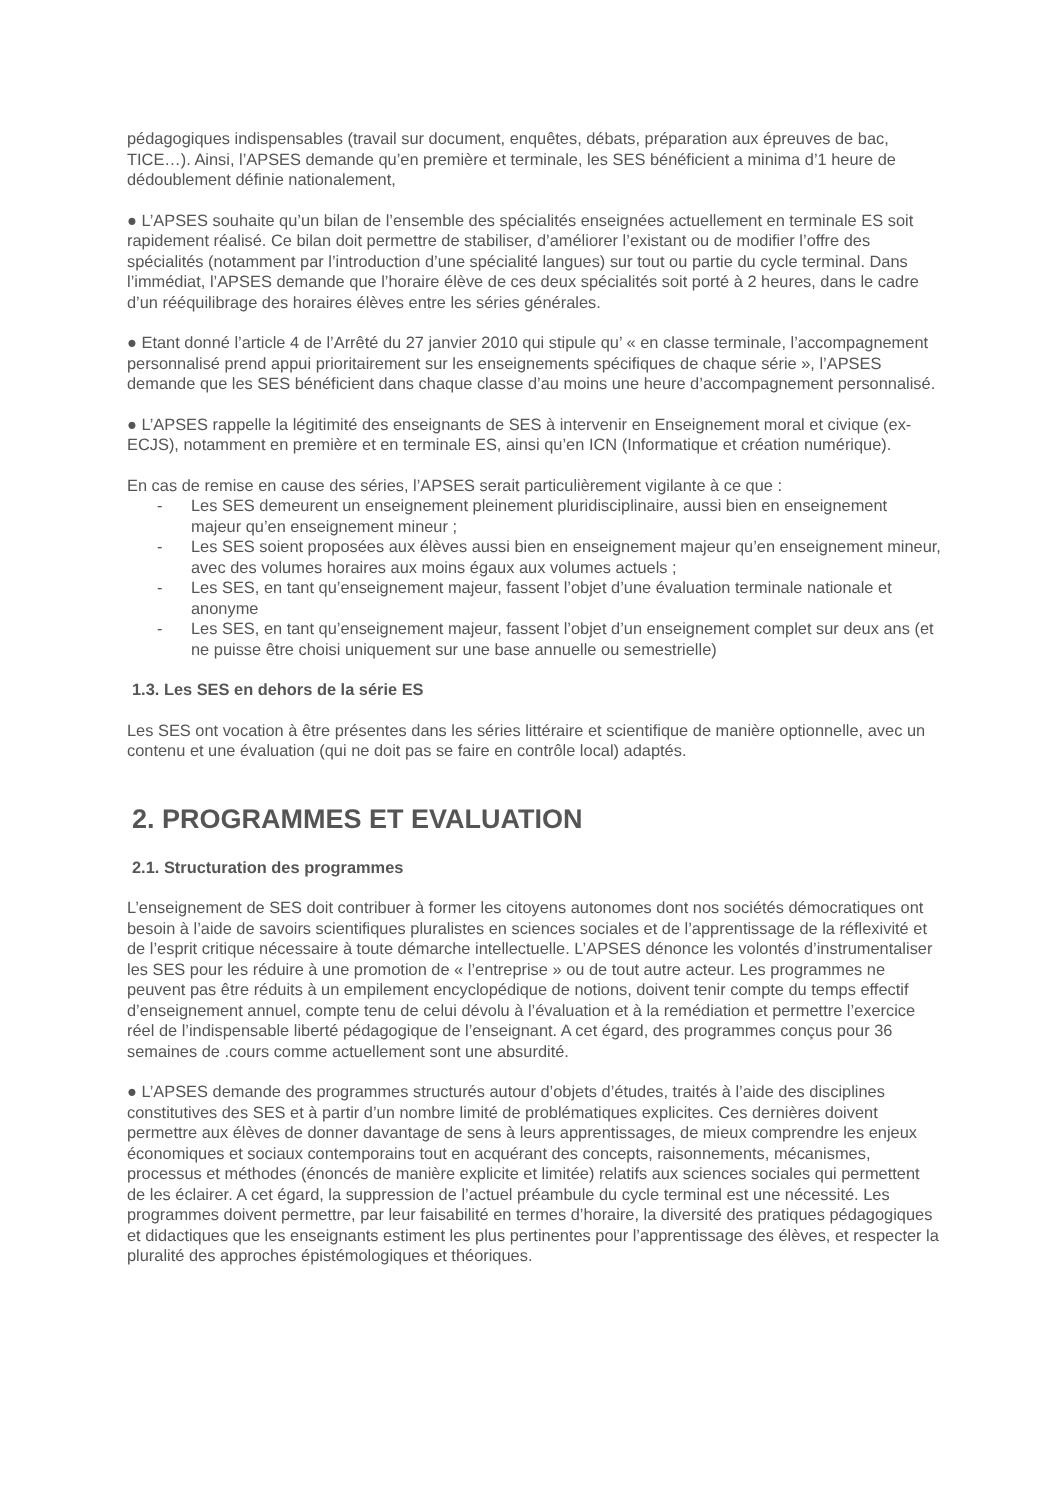pédagogiques indispensables (travail sur document, enquêtes, débats, préparation aux épreuves de bac, TICE…). Ainsi, l’APSES demande qu’en première et terminale, les SES bénéficient a minima d’1 heure de dédoublement définie nationalement,
● L’APSES souhaite qu’un bilan de l’ensemble des spécialités enseignées actuellement en terminale ES soit rapidement réalisé. Ce bilan doit permettre de stabiliser, d’améliorer l’existant ou de modifier l’offre des spécialités (notamment par l’introduction d’une spécialité langues) sur tout ou partie du cycle terminal. Dans l’immédiat, l’APSES demande que l’horaire élève de ces deux spécialités soit porté à 2 heures, dans le cadre d’un rééquilibrage des horaires élèves entre les séries générales.
● Etant donné l’article 4 de l’Arrêté du 27 janvier 2010 qui stipule qu’ « en classe terminale, l’accompagnement personnalisé prend appui prioritairement sur les enseignements spécifiques de chaque série », l’APSES demande que les SES bénéficient dans chaque classe d’au moins une heure d’accompagnement personnalisé.
● L’APSES rappelle la légitimité des enseignants de SES à intervenir en Enseignement moral et civique (ex-ECJS), notamment en première et en terminale ES, ainsi qu’en ICN (Informatique et création numérique).
En cas de remise en cause des séries, l’APSES serait particulièrement vigilante à ce que :
- Les SES demeurent un enseignement pleinement pluridisciplinaire, aussi bien en enseignement majeur qu’en enseignement mineur ;
- Les SES soient proposées aux élèves aussi bien en enseignement majeur qu’en enseignement mineur, avec des volumes horaires aux moins égaux aux volumes actuels ;
- Les SES, en tant qu’enseignement majeur, fassent l’objet d’une évaluation terminale nationale et anonyme
- Les SES, en tant qu’enseignement majeur, fassent l’objet d’un enseignement complet sur deux ans (et ne puisse être choisi uniquement sur une base annuelle ou semestrielle)
1.3. Les SES en dehors de la série ES
Les SES ont vocation à être présentes dans les séries littéraire et scientifique de manière optionnelle, avec un contenu et une évaluation (qui ne doit pas se faire en contrôle local) adaptés.
2. PROGRAMMES ET EVALUATION
2.1. Structuration des programmes
L’enseignement de SES doit contribuer à former les citoyens autonomes dont nos sociétés démocratiques ont besoin à l’aide de savoirs scientifiques pluralistes en sciences sociales et de l’apprentissage de la réflexivité et de l’esprit critique nécessaire à toute démarche intellectuelle. L’APSES dénonce les volontés d’instrumentaliser les SES pour les réduire à une promotion de « l’entreprise » ou de tout autre acteur. Les programmes ne peuvent pas être réduits à un empilement encyclopédique de notions, doivent tenir compte du temps effectif d’enseignement annuel, compte tenu de celui dévolu à l’évaluation et à la remédiation et permettre l’exercice réel de l’indispensable liberté pédagogique de l’enseignant. A cet égard, des programmes conçus pour 36 semaines de .cours comme actuellement sont une absurdité.
● L’APSES demande des programmes structurés autour d’objets d’études, traités à l’aide des disciplines constitutives des SES et à partir d’un nombre limité de problématiques explicites. Ces dernières doivent permettre aux élèves de donner davantage de sens à leurs apprentissages, de mieux comprendre les enjeux économiques et sociaux contemporains tout en acquérant des concepts, raisonnements, mécanismes, processus et méthodes (énoncés de manière explicite et limitée) relatifs aux sciences sociales qui permettent de les éclairer. A cet égard, la suppression de l’actuel préambule du cycle terminal est une nécessité. Les programmes doivent permettre, par leur faisabilité en termes d’horaire, la diversité des pratiques pédagogiques et didactiques que les enseignants estiment les plus pertinentes pour l’apprentissage des élèves, et respecter la pluralité des approches épistémologiques et théoriques.